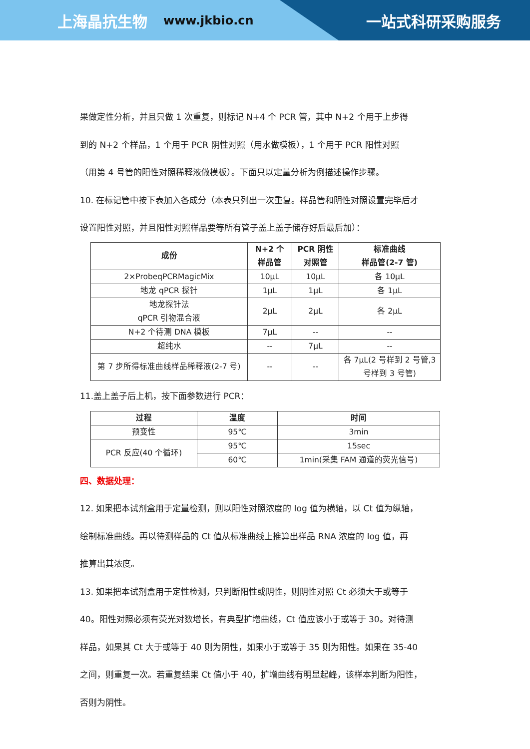上海晶抗生物 www.jkbio.cn 一站式科研采购服务
果做定性分析，并且只做 1 次重复，则标记 N+4 个 PCR 管，其中 N+2 个用于上步得
到的 N+2 个样品，1 个用于 PCR 阴性对照（用水做模板），1 个用于 PCR 阳性对照
（用第 4 号管的阳性对照稀释液做模板）。下面只以定量分析为例描述操作步骤。
10. 在标记管中按下表加入各成分（本表只列出一次重复。样品管和阴性对照设置完毕后才
设置阳性对照，并且阳性对照样品要等所有管子盖上盖子储存好后最后加）：
| 成份 | N+2 个 样品管 | PCR 阴性 对照管 | 标准曲线 样品管(2-7 管) |
| --- | --- | --- | --- |
| 2×ProbeqPCRMagicMix | 10μL | 10μL | 各 10μL |
| 地龙 qPCR 探针 | 1μL | 1μL | 各 1μL |
| 地龙探针法 qPCR 引物混合液 | 2μL | 2μL | 各 2μL |
| N+2 个待测 DNA 模板 | 7μL | -- | -- |
| 超纯水 | -- | 7μL | -- |
| 第 7 步所得标准曲线样品稀释液(2-7 号) | -- | -- | 各 7μL(2 号样到 2 号管,3 号样到 3 号管) |
11.盖上盖子后上机，按下面参数进行 PCR：
| 过程 | 温度 | 时间 |
| --- | --- | --- |
| 预变性 | 95℃ | 3min |
| PCR 反应(40 个循环) | 95℃ | 15sec |
| | 60℃ | 1min(采集 FAM 通道的荧光信号) |
四、数据处理：
12. 如果把本试剂盒用于定量检测，则以阳性对照浓度的 log 值为横轴，以 Ct 值为纵轴，
绘制标准曲线。再以待测样品的 Ct 值从标准曲线上推算出样品 RNA 浓度的 log 值，再
推算出其浓度。
13. 如果把本试剂盒用于定性检测，只判断阳性或阴性，则阴性对照 Ct 必须大于或等于
40。阳性对照必须有荧光对数增长，有典型扩增曲线，Ct 值应该小于或等于 30。对待测
样品，如果其 Ct 大于或等于 40 则为阴性，如果小于或等于 35 则为阳性。如果在 35-40
之间，则重复一次。若重复结果 Ct 值小于 40，扩增曲线有明显起峰，该样本判断为阳性，
否则为阴性。